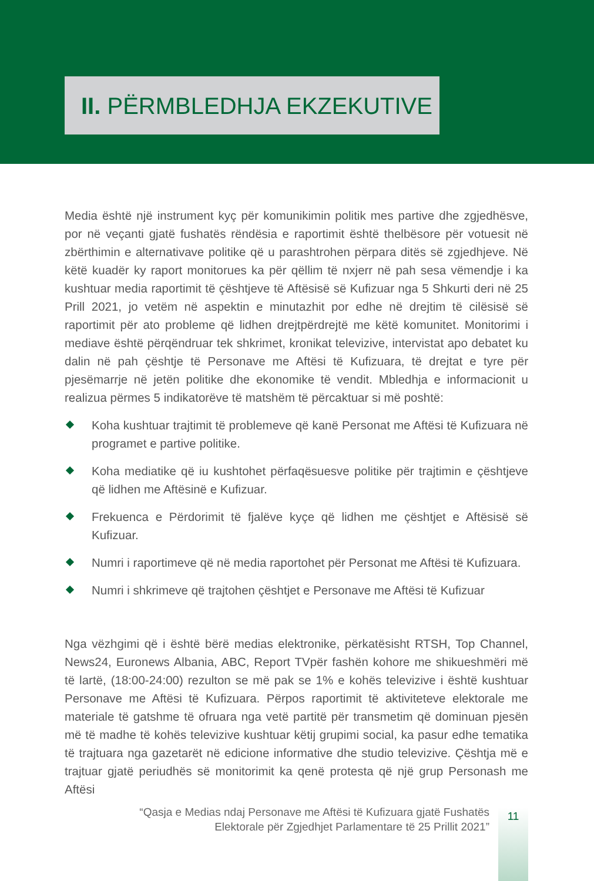II. PËRMBLEDHJA EKZEKUTIVE
Media është një instrument kyç për komunikimin politik mes partive dhe zgjedhësve, por në veçanti gjatë fushatës rëndësia e raportimit është thelbësore për votuesit në zbërthimin e alternativave politike që u parashtrohen përpara ditës së zgjedhjeve. Në këtë kuadër ky raport monitorues ka për qëllim të nxjerr në pah sesa vëmendje i ka kushtuar media raportimit të çështjeve të Aftësisë së Kufizuar nga 5 Shkurti deri në 25 Prill 2021, jo vetëm në aspektin e minutazhit por edhe në drejtim të cilësisë së raportimit për ato probleme që lidhen drejtpërdrejtë me këtë komunitet. Monitorimi i mediave është përqëndruar tek shkrimet, kronikat televizive, intervistat apo debatet ku dalin në pah çështje të Personave me Aftësi të Kufizuara, të drejtat e tyre për pjesëmarrje në jetën politike dhe ekonomike të vendit. Mbledhja e informacionit u realizua përmes 5 indikatorëve të matshëm të përcaktuar si më poshtë:
Koha kushtuar trajtimit të problemeve që kanë Personat me Aftësi të Kufizuara në programet e partive politike.
Koha mediatike që iu kushtohet përfaqësuesve politike për trajtimin e çështjeve që lidhen me Aftësinë e Kufizuar.
Frekuenca e Përdorimit të fjalëve kyçe që lidhen me çështjet e Aftësisë së Kufizuar.
Numri i raportimeve që në media raportohet për Personat me Aftësi të Kufizuara.
Numri i shkrimeve që trajtohen çështjet e Personave me Aftësi të Kufizuar
Nga vëzhgimi që i është bërë medias elektronike, përkatësisht RTSH, Top Channel, News24, Euronews Albania, ABC, Report TVpër fashën kohore me shikueshmëri më të lartë, (18:00-24:00) rezulton se më pak se 1% e kohës televizive i është kushtuar Personave me Aftësi të Kufizuara. Përpos raportimit të aktiviteteve elektorale me materiale të gatshme të ofruara nga vetë partitë për transmetim që dominuan pjesën më të madhe të kohës televizive kushtuar këtij grupimi social, ka pasur edhe tematika të trajtuara nga gazetarët në edicione informative dhe studio televizive. Çështja më e trajtuar gjatë periudhës së monitorimit ka qenë protesta që një grup Personash me Aftësi
“Qasja e Medias ndaj Personave me Aftësi të Kufizuara gjatë Fushatës Elektorale për Zgjedhjet Parlamentare të 25 Prillit 2021”
11